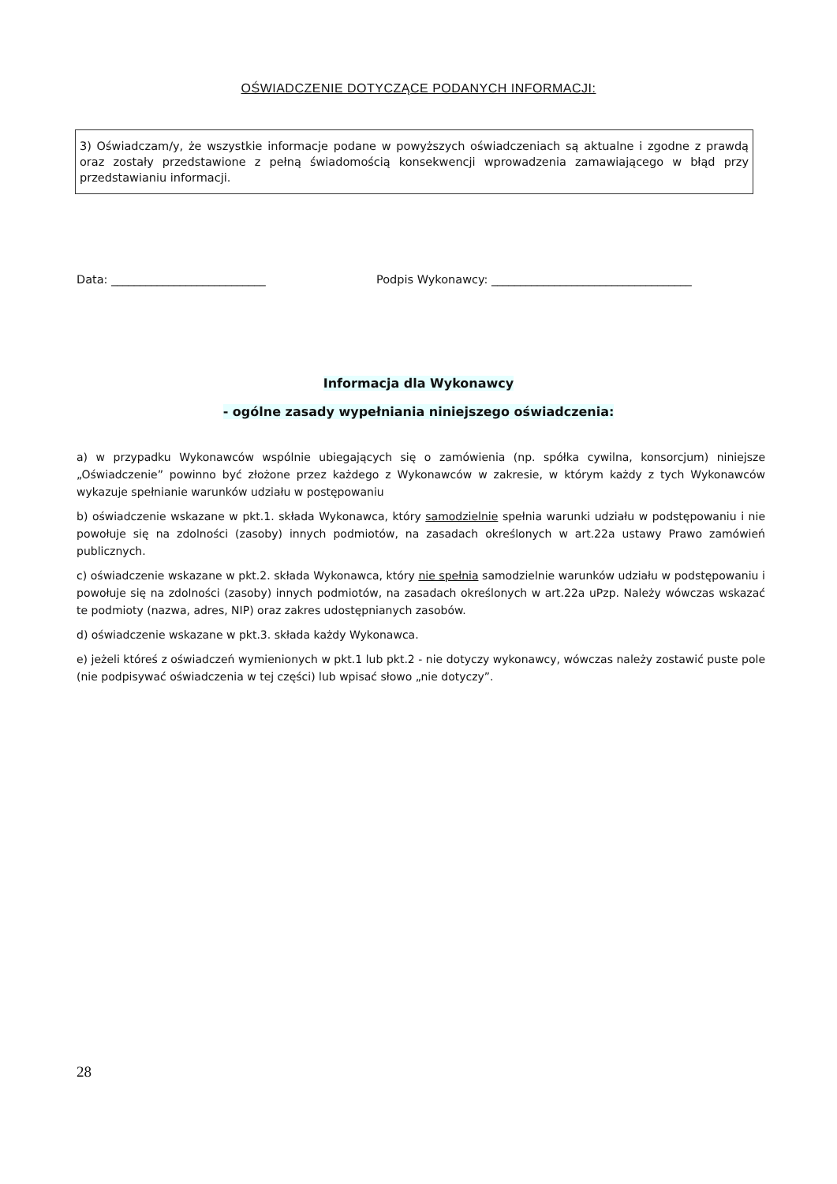OŚWIADCZENIE DOTYCZĄCE PODANYCH INFORMACJI:
3) Oświadczam/y, że wszystkie informacje podane w powyższych oświadczeniach są aktualne i zgodne z prawdą oraz zostały przedstawione z pełną świadomością konsekwencji wprowadzenia zamawiającego w błąd przy przedstawianiu informacji.
Data: ___________________________ Podpis Wykonawcy: ___________________________________
Informacja dla Wykonawcy
- ogólne zasady wypełniania niniejszego oświadczenia:
a) w przypadku Wykonawców wspólnie ubiegających się o zamówienia (np. spółka cywilna, konsorcjum) niniejsze „Oświadczenie” powinno być złożone przez każdego z Wykonawców w zakresie, w którym każdy z tych Wykonawców wykazuje spełnianie warunków udziału w postępowaniu
b) oświadczenie wskazane w pkt.1. składa Wykonawca, który samodzielnie spełnia warunki udziału w podstępowaniu i nie powołuje się na zdolności (zasoby) innych podmiotów, na zasadach określonych w art.22a ustawy Prawo zamówień publicznych.
c) oświadczenie wskazane w pkt.2. składa Wykonawca, który nie spełnia samodzielnie warunków udziału w podstępowaniu i powołuje się na zdolności (zasoby) innych podmiotów, na zasadach określonych w art.22a uPzp. Należy wówczas wskazać te podmioty (nazwa, adres, NIP) oraz zakres udostępnianych zasobów.
d) oświadczenie wskazane w pkt.3. składa każdy Wykonawca.
e) jeżeli któreś z oświadczeń wymienionych w pkt.1 lub pkt.2 - nie dotyczy wykonawcy, wówczas należy zostawić puste pole (nie podpisywać oświadczenia w tej części) lub wpisać słowo „nie dotyczy”.
28